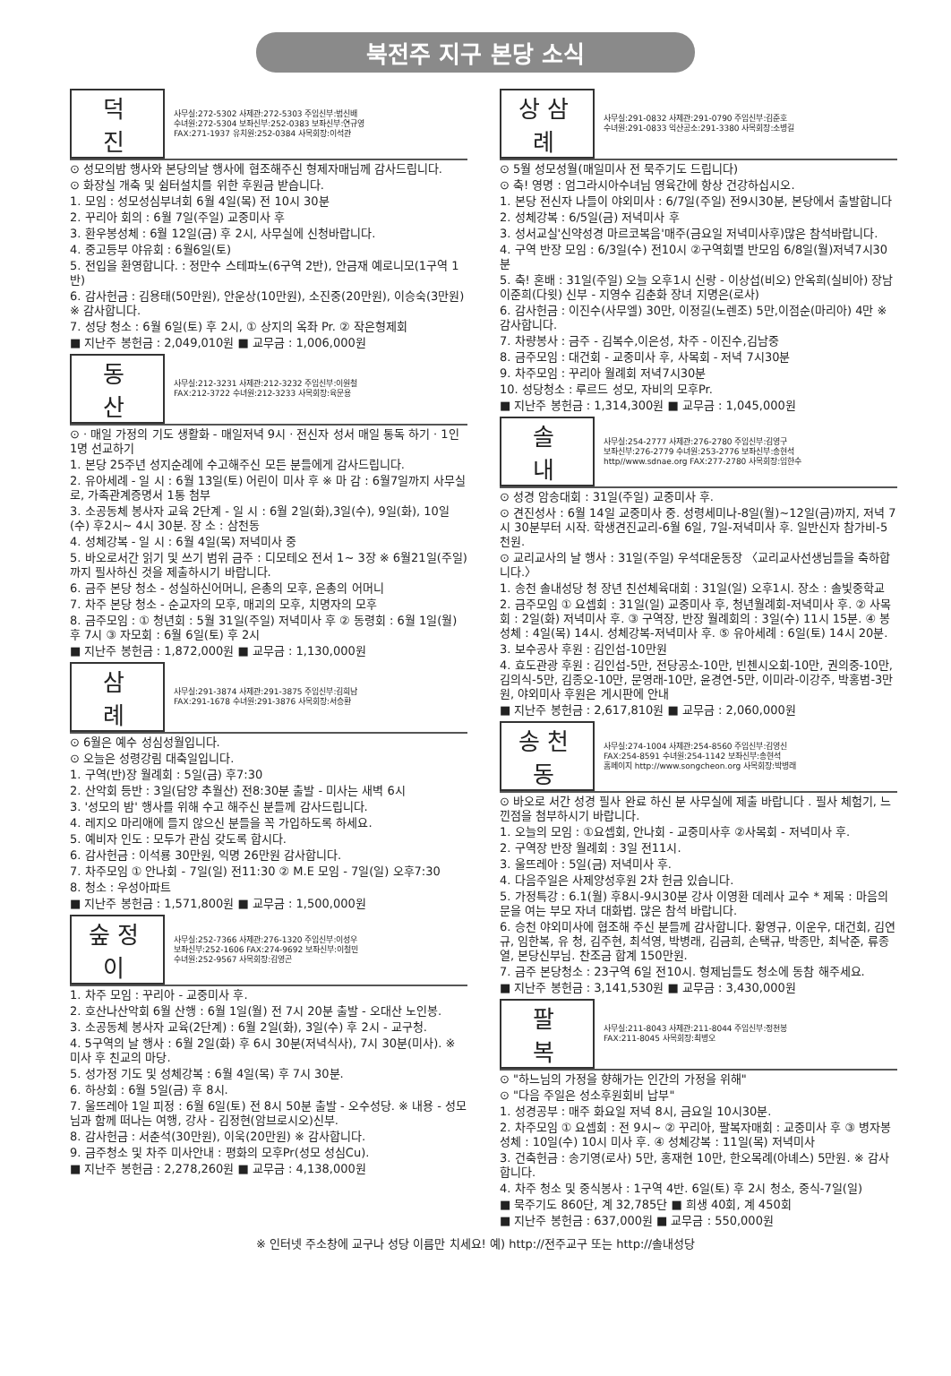북전주 지구 본당 소식
덕 진
사무실:272-5302 사제관:272-5303 주임신부:범신배
수녀원:272-5304 보좌신부:252-0383 보좌신부:연규영
FAX:271-1937 유치원:252-0384 사목회장:이석관
⊙ 성모의밤 행사와 본당의날 행사에 협조해주신 형제자매님께 감사드립니다.
⊙ 화장실 개축 및 쉼터설치를 위한 후원금 받습니다.
1. 모임 : 성모성심부녀회 6월 4일(목) 전 10시 30분
2. 꾸리아 회의 : 6월 7일(주일) 교중미사 후
3. 환우봉성체 : 6월 12일(금) 후 2시, 사무실에 신청바랍니다.
4. 중고등부 야유회 : 6월6일(토)
5. 전입을 환영합니다. : 정만수 스테파노(6구역 2반), 안금재 예로니모(1구역 1반)
6. 감사헌금 : 김용태(50만원), 안운상(10만원), 소진중(20만원), 이승숙(3만원) ※ 감사합니다.
7. 성당 청소 : 6월 6일(토) 후 2시, ① 상지의 옥좌 Pr. ② 작은형제회
■ 지난주 봉헌금 : 2,049,010원 ■ 교무금 : 1,006,000원
동 산
사무실:212-3231 사제관:212-3232 주임신부:이원철
FAX:212-3722 수녀원:212-3233 사목회장:육문용
⊙ · 매일 가정의 기도 생활화 - 매일저녁 9시 · 전신자 성서 매일 통독 하기 · 1인 1명 선교하기
1. 본당 25주년 성지순례에 수고해주신 모든 분들에게 감사드립니다.
2. 유아세례 - 일 시 : 6월 13일(토) 어린이 미사 후 ※ 마 감 : 6월7일까지 사무실로, 가족관계증명서 1통 첨부
3. 소공동체 봉사자 교육 2단계 - 일 시 : 6월 2일(화),3일(수), 9일(화), 10일(수) 후2시~ 4시 30분. 장 소 : 삼천동
4. 성체강복 - 일 시 : 6월 4일(목) 저녁미사 중
5. 바오로서간 읽기 및 쓰기 범위 금주 : 디모테오 전서 1~ 3장 ※ 6월21일(주일)까지 필사하신 것을 제출하시기 바랍니다.
6. 금주 본당 청소 - 성실하신어머니, 은총의 모후, 은총의 어머니
7. 차주 본당 청소 - 순교자의 모후, 매괴의 모후, 치명자의 모후
8. 금주모임 : ① 청년회 : 5월 31일(주일) 저녁미사 후 ② 동령회 : 6월 1일(월) 후 7시 ③ 자모회 : 6월 6일(토) 후 2시
■ 지난주 봉헌금 : 1,872,000원 ■ 교무금 : 1,130,000원
삼 례
사무실:291-3874 사제관:291-3875 주임신부:김희남
FAX:291-1678 수녀원:291-3876 사목회장:서승환
⊙ 6월은 예수 성심성월입니다.
⊙ 오늘은 성령강림 대축일입니다.
1. 구역(반)장 월례회 : 5일(금) 후7:30
2. 산악회 등반 : 3일(담양 추월산) 전8:30분 출발 - 미사는 새벽 6시
3. '성모의 밤' 행사를 위해 수고 해주신 분들께 감사드립니다.
4. 레지오 마리애에 들지 않으신 분들을 꼭 가입하도록 하세요.
5. 예비자 인도 : 모두가 관심 갖도록 합시다.
6. 감사헌금 : 이석룡 30만원, 익명 26만원 감사합니다.
7. 차주모임 ① 안나회 - 7일(일) 전11:30 ② M.E 모임 - 7일(일) 오후7:30
8. 청소 : 우성아파트
■ 지난주 봉헌금 : 1,571,800원 ■ 교무금 : 1,500,000원
숲정이
사무실:252-7366 사제관:276-1320 주임신부:이성우
보좌신부:252-1606 FAX:274-9692 보좌신부:이철민
수녀원:252-9567 사목회장:김영곤
1. 차주 모임 : 꾸리아 - 교중미사 후.
2. 호산나산악회 6월 산행 : 6월 1일(월) 전 7시 20분 출발 - 오대산 노인봉.
3. 소공동체 봉사자 교육(2단계) : 6월 2일(화), 3일(수) 후 2시 - 교구청.
4. 5구역의 날 행사 : 6월 2일(화) 후 6시 30분(저녁식사), 7시 30분(미사). ※ 미사 후 친교의 마당.
5. 성가정 기도 및 성체강복 : 6월 4일(목) 후 7시 30분.
6. 하상회 : 6월 5일(금) 후 8시.
7. 울뜨레아 1일 피정 : 6월 6일(토) 전 8시 50분 출발 - 오수성당. ※ 내용 - 성모님과 함께 떠나는 여행, 강사 - 김정현(암브로시오)신부.
8. 감사헌금 : 서춘석(30만원), 이욱(20만원) ※ 감사합니다.
9. 금주청소 및 차주 미사안내 : 평화의 모후Pr(성모 성심Cu).
■ 지난주 봉헌금 : 2,278,260원 ■ 교무금 : 4,138,000원
상삼례
사무실:291-0832 사제관:291-0790 주임신부:김준호
수녀원:291-0833 익산공소:291-3380 사목회장:소병길
⊙ 5월 성모성월(매일미사 전 묵주기도 드립니다)
⊙ 축! 영명 : 엄그라시아수녀님 영육간에 항상 건강하십시오.
1. 본당 전신자 나들이 야외미사 : 6/7일(주일) 전9시30분, 본당에서 출발합니다
2. 성체강복 : 6/5일(금) 저녁미사 후
3. 성서교실'신약성경 마르코복음'매주(금요일 저녁미사후)많은 참석바랍니다.
4. 구역 반장 모임 : 6/3일(수) 전10시 ②구역회별 반모임 6/8일(월)저녁7시30분
5. 축! 혼배 : 31일(주일) 오늘 오후1시 신랑 - 이상섭(비오) 안옥희(실비아) 장남 이준희(다윗) 신부 - 지영수 김춘화 장녀 지명은(로사)
6. 감사헌금 : 이진수(사무엘) 30만, 이정길(노렌조) 5만,이점순(마리아) 4만 ※ 감사합니다.
7. 차량봉사 : 금주 - 김복수,이은성, 차주 - 이진수,김남중
8. 금주모임 : 대건회 - 교중미사 후, 사목회 - 저녁 7시30분
9. 차주모임 : 꾸리아 월례회 저녁7시30분
10. 성당청소 : 루르드 성모, 자비의 모후Pr.
■ 지난주 봉헌금 : 1,314,300원 ■ 교무금 : 1,045,000원
솔 내
사무실:254-2777 사제관:276-2780 주임신부:김영구
보좌신부:276-2779 수녀원:253-2776 보좌신부:송현석
http//www.sdnae.org FAX:277-2780 사목회장:임한수
⊙ 성경 암송대회 : 31일(주일) 교중미사 후.
⊙ 견진성사 : 6월 14일 교중미사 중. 성령세미나-8일(월)~12일(금)까지, 저녁 7시 30분부터 시작. 학생견진교리-6월 6일, 7일-저녁미사 후. 일반신자 참가비-5천원.
⊙ 교리교사의 날 행사 : 31일(주일) 우석대운동장 〈교리교사선생님들을 축하합니다.〉
1. 송천 솔내성당 청 장년 친선체육대회 : 31일(일) 오후1시. 장소 : 솔빛중학교
2. 금주모임 ① 요셉회 : 31일(일) 교중미사 후, 청년월례회-저녁미사 후. ② 사목회 : 2일(화) 저녁미사 후. ③ 구역장, 반장 월례회의 : 3일(수) 11시 15분. ④ 봉성체 : 4일(목) 14시. 성체강복-저녁미사 후. ⑤ 유아세례 : 6일(토) 14시 20분.
3. 보수공사 후원 : 김인섭-10만원
4. 효도관광 후원 : 김인섭-5만, 전당공소-10만, 빈첸시오회-10만, 권의중-10만, 김의식-5만, 김종오-10만, 문영래-10만, 윤경연-5만, 이미라-이강주, 박홍범-3만원, 야외미사 후원은 게시판에 안내
■ 지난주 봉헌금 : 2,617,810원 ■ 교무금 : 2,060,000원
송천동
사무실:274-1004 사제관:254-8560 주임신부:김영신
FAX:254-8591 수녀원:254-1142 보좌신부:송현석
홈페이지 http://www.songcheon.org 사목회장:박병래
⊙ 바오로 서간 성경 필사 완료 하신 분 사무실에 제출 바랍니다 . 필사 체험기, 느낀점을 첨부하시기 바랍니다.
1. 오늘의 모임 : ①요셉회, 안나회 - 교중미사후 ②사목회 - 저녁미사 후.
2. 구역장 반장 월례회 : 3일 전11시.
3. 울뜨레아 : 5일(금) 저녁미사 후.
4. 다음주일은 사제양성후원 2차 헌금 있습니다.
5. 가정특강 : 6.1(월) 후8시-9시30분 강사 이영환 데레사 교수 * 제목 : 마음의문을 여는 부모 자녀 대화법. 많은 참석 바랍니다.
6. 승천 야외미사에 협조해 주신 분들께 감사합니다. 황영규, 이운우, 대건회, 김연규, 임한복, 유 청, 김주현, 최석영, 박병래, 김금희, 손택규, 박종만, 최낙준, 류종열, 본당신부님. 찬조금 합계 150만원.
7. 금주 본당청소 : 23구역 6일 전10시. 형제님들도 청소에 동참 해주세요.
■ 지난주 봉헌금 : 3,141,530원 ■ 교무금 : 3,430,000원
팔 복
사무실:211-8043 사제관:211-8044 주임신부:정천봉
FAX:211-8045 사목회장:최병오
⊙ "하느님의 가정을 향해가는 인간의 가정을 위해"
⊙ "다음 주일은 성소후원회비 납부"
1. 성경공부 : 매주 화요일 저녁 8시, 금요일 10시30분.
2. 차주모임 ① 요셉회 : 전 9시~ ② 꾸리아, 팔복자매회 : 교중미사 후 ③ 병자봉성체 : 10일(수) 10시 미사 후. ④ 성체강복 : 11일(목) 저녁미사
3. 건축헌금 : 송기영(로사) 5만, 홍재현 10만, 한오목례(아녜스) 5만원. ※ 감사합니다.
4. 차주 청소 및 중식봉사 : 1구역 4반. 6일(토) 후 2시 청소, 중식-7일(일)
■ 묵주기도 860단, 계 32,785단 ■ 희생 40회, 계 450회
■ 지난주 봉헌금 : 637,000원 ■ 교무금 : 550,000원
※ 인터넷 주소창에 교구나 성당 이름만 치세요! 예) http://전주교구 또는 http://솔내성당